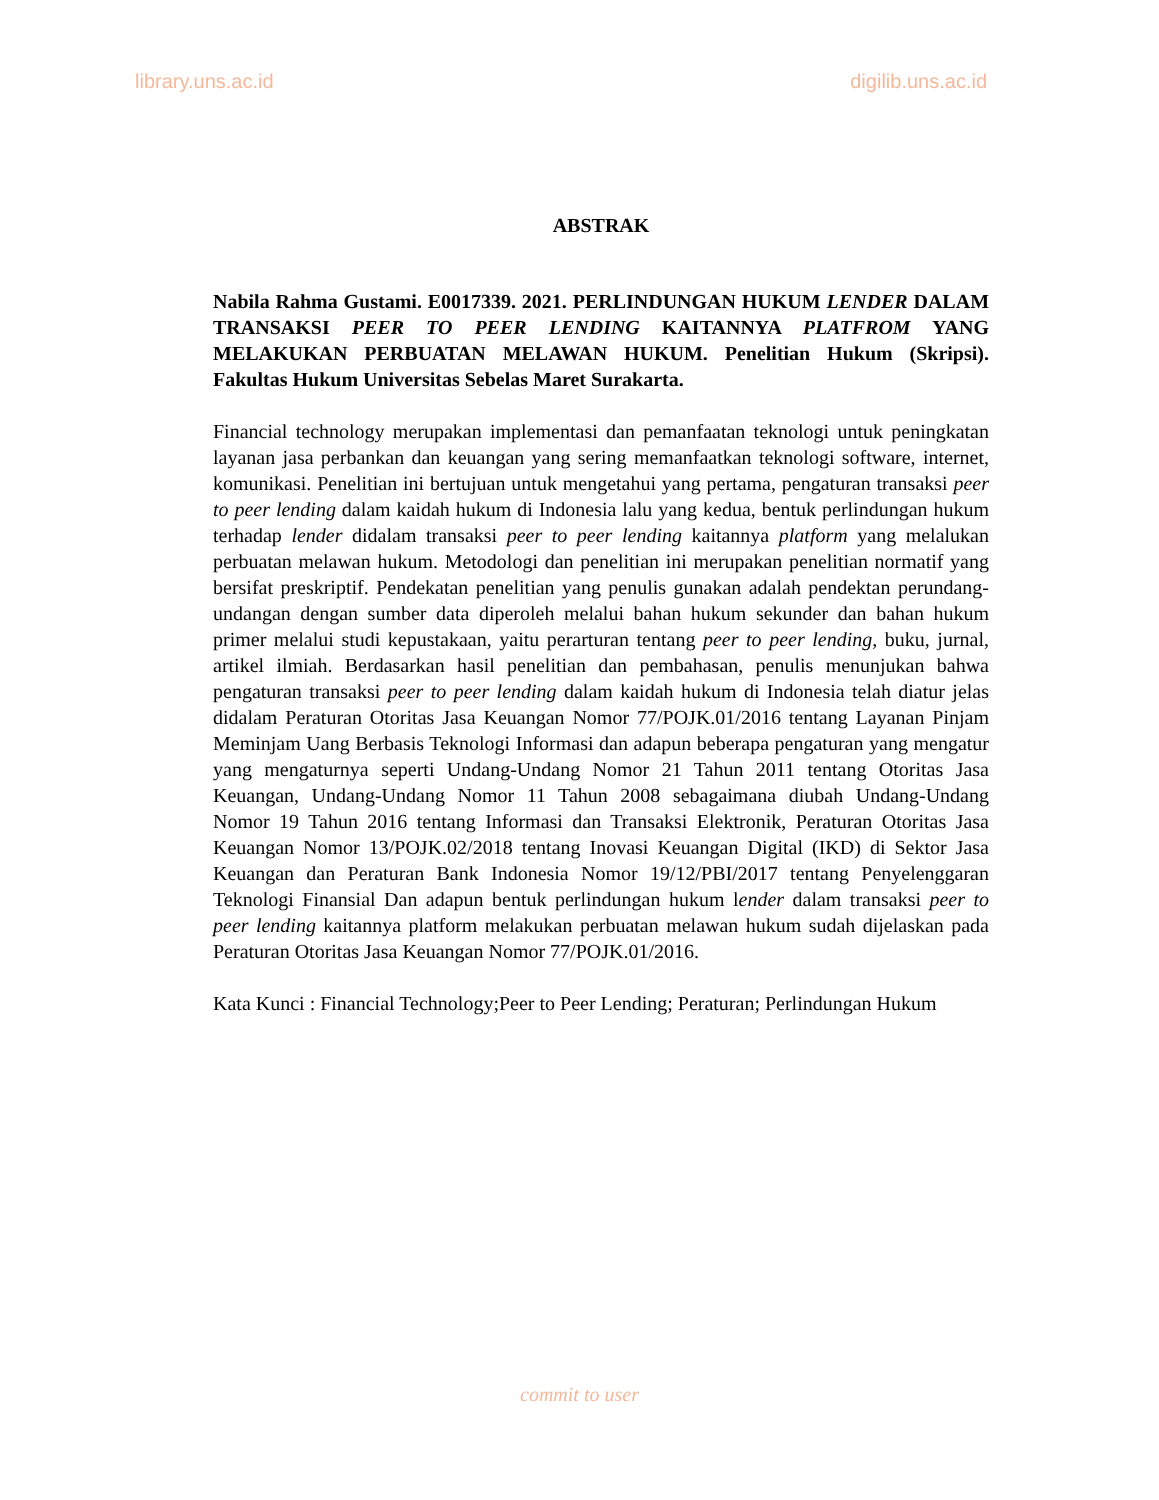library.uns.ac.id digilib.uns.ac.id
ABSTRAK
Nabila Rahma Gustami. E0017339. 2021. PERLINDUNGAN HUKUM LENDER DALAM TRANSAKSI PEER TO PEER LENDING KAITANNYA PLATFROM YANG MELAKUKAN PERBUATAN MELAWAN HUKUM. Penelitian Hukum (Skripsi). Fakultas Hukum Universitas Sebelas Maret Surakarta.
Financial technology merupakan implementasi dan pemanfaatan teknologi untuk peningkatan layanan jasa perbankan dan keuangan yang sering memanfaatkan teknologi software, internet, komunikasi. Penelitian ini bertujuan untuk mengetahui yang pertama, pengaturan transaksi peer to peer lending dalam kaidah hukum di Indonesia lalu yang kedua, bentuk perlindungan hukum terhadap lender didalam transaksi peer to peer lending kaitannya platform yang melalukan perbuatan melawan hukum. Metodologi dan penelitian ini merupakan penelitian normatif yang bersifat preskriptif. Pendekatan penelitian yang penulis gunakan adalah pendektan perundang-undangan dengan sumber data diperoleh melalui bahan hukum sekunder dan bahan hukum primer melalui studi kepustakaan, yaitu perarturan tentang peer to peer lending, buku, jurnal, artikel ilmiah. Berdasarkan hasil penelitian dan pembahasan, penulis menunjukan bahwa pengaturan transaksi peer to peer lending dalam kaidah hukum di Indonesia telah diatur jelas didalam Peraturan Otoritas Jasa Keuangan Nomor 77/POJK.01/2016 tentang Layanan Pinjam Meminjam Uang Berbasis Teknologi Informasi dan adapun beberapa pengaturan yang mengatur yang mengaturnya seperti Undang-Undang Nomor 21 Tahun 2011 tentang Otoritas Jasa Keuangan, Undang-Undang Nomor 11 Tahun 2008 sebagaimana diubah Undang-Undang Nomor 19 Tahun 2016 tentang Informasi dan Transaksi Elektronik, Peraturan Otoritas Jasa Keuangan Nomor 13/POJK.02/2018 tentang Inovasi Keuangan Digital (IKD) di Sektor Jasa Keuangan dan Peraturan Bank Indonesia Nomor 19/12/PBI/2017 tentang Penyelenggaran Teknologi Finansial Dan adapun bentuk perlindungan hukum lender dalam transaksi peer to peer lending kaitannya platform melakukan perbuatan melawan hukum sudah dijelaskan pada Peraturan Otoritas Jasa Keuangan Nomor 77/POJK.01/2016.
Kata Kunci : Financial Technology;Peer to Peer Lending; Peraturan; Perlindungan Hukum
commit to user